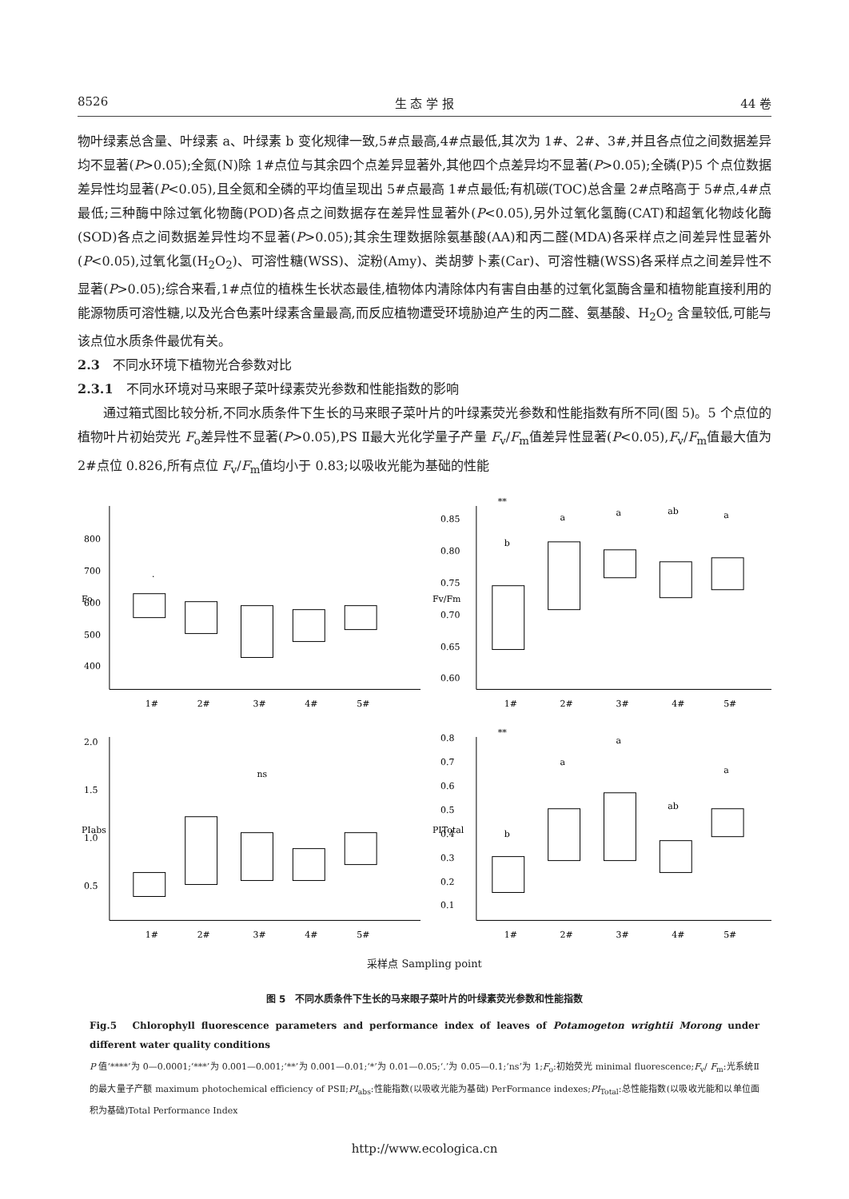8526 生 态 学 报 44 卷
物叶绿素总含量、叶绿素 a、叶绿素 b 变化规律一致,5#点最高,4#点最低,其次为 1#、2#、3#,并且各点位之间数据差异均不显著(P>0.05);全氮(N)除 1#点位与其余四个点差异显著外,其他四个点差异均不显著(P>0.05);全磷(P)5 个点位数据差异性均显著(P<0.05),且全氮和全磷的平均值呈现出 5#点最高 1#点最低;有机碳(TOC)总含量 2#点略高于 5#点,4#点最低;三种酶中除过氧化物酶(POD)各点之间数据存在差异性显著外(P<0.05),另外过氧化氢酶(CAT)和超氧化物歧化酶(SOD)各点之间数据差异性均不显著(P>0.05);其余生理数据除氨基酸(AA)和丙二醛(MDA)各采样点之间差异性显著外(P<0.05),过氧化氢(H<sub>2</sub>O<sub>2</sub>)、可溶性糖(WSS)、淀粉(Amy)、类胡萝卜素(Car)、可溶性糖(WSS)各采样点之间差异性不显著(P>0.05);综合来看,1#点位的植株生长状态最佳,植物体内清除体内有害自由基的过氧化氢酶含量和植物能直接利用的能源物质可溶性糖,以及光合色素叶绿素含量最高,而反应植物遭受环境胁迫产生的丙二醛、氨基酸、H<sub>2</sub>O<sub>2</sub> 含量较低,可能与该点位水质条件最优有关。
2.3　不同水环境下植物光合参数对比
2.3.1　不同水环境对马来眼子菜叶绿素荧光参数和性能指数的影响
　　通过箱式图比较分析,不同水质条件下生长的马来眼子菜叶片的叶绿素荧光参数和性能指数有所不同(图 5)。5 个点位的植物叶片初始荧光 F<sub>o</sub>差异性不显著(P>0.05),PS Ⅱ最大光化学量子产量 F<sub>v</sub>/F<sub>m</sub>值差异性显著(P<0.05),F<sub>v</sub>/F<sub>m</sub>值最大值为 2#点位 0.826,所有点位 F<sub>v</sub>/F<sub>m</sub>值均小于 0.83;以吸收光能为基础的性能
Fo
800
700
600
500
400
·
1#
2#
3#
4#
5#
Fv/Fm
**
0.85
0.80
0.75
0.70
0.65
0.60
b
a
a
ab
a
1#
2#
3#
4#
5#
PIabs
2.0
1.5
1.0
0.5
ns
1#
2#
3#
4#
5#
PITotal
**
0.8
0.7
0.6
0.5
0.4
0.3
0.2
0.1
b
a
a
ab
a
1#
2#
3#
4#
5#
采样点 Sampling point
图 5　不同水质条件下生长的马来眼子菜叶片的叶绿素荧光参数和性能指数
Fig.5　Chlorophyll fluorescence parameters and performance index of leaves of Potamogeton wrightii Morong under different water quality conditions
P 值‘****’为 0—0.0001;‘***’为 0.001—0.001;‘**’为 0.001—0.01;‘*’为 0.01—0.05;‘.’为 0.05—0.1;‘ns’为 1;F<sub>o</sub>:初始荧光 minimal fluorescence;F<sub>v</sub>/ F<sub>m</sub>:光系统Ⅱ的最大量子产额 maximum photochemical efficiency of PSⅡ;PI<sub>abs</sub>:性能指数(以吸收光能为基础) PerFormance indexes;PI<sub>Total</sub>:总性能指数(以吸收光能和以单位面积为基础)Total Performance Index
http://www.ecologica.cn